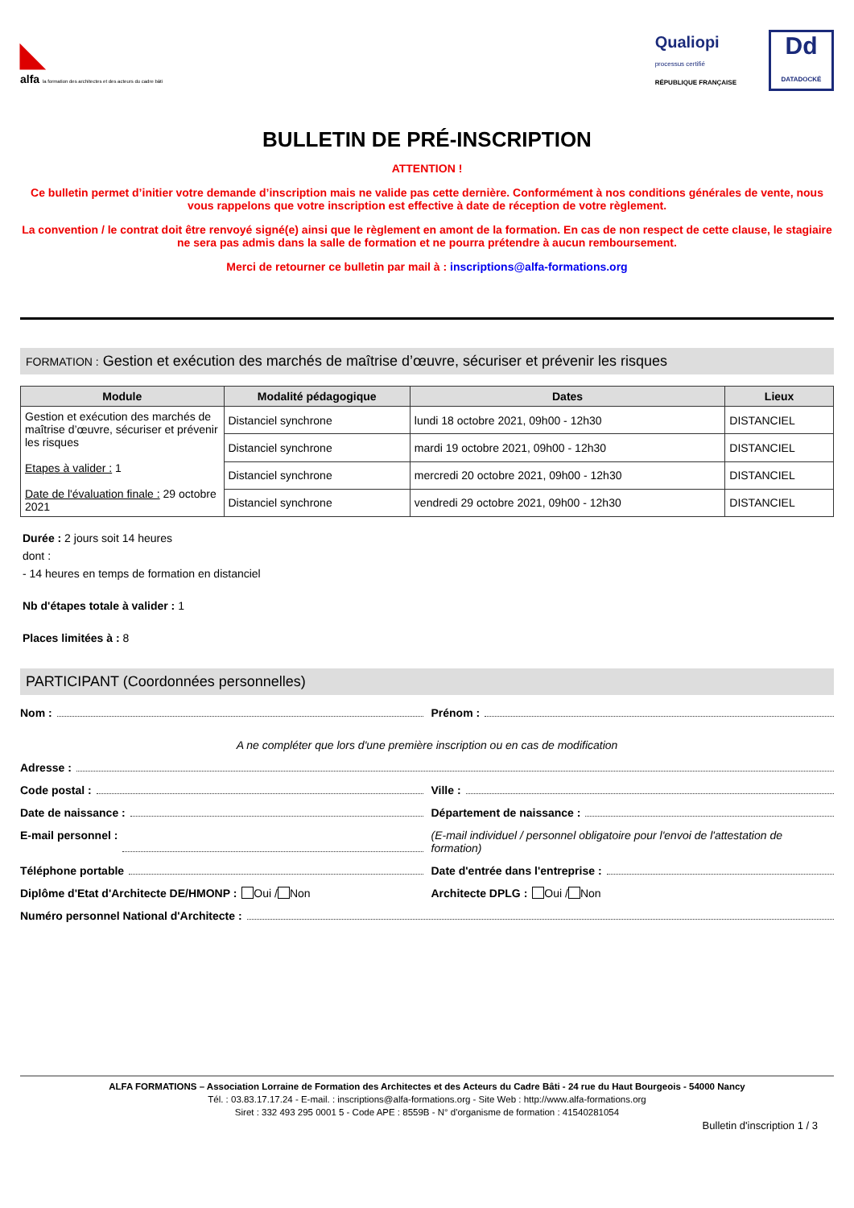◣
alfa la formation des architectes et des acteurs du cadre bâti
Qualiopi
processus certifié
RÉPUBLIQUE FRANÇAISE
Dd
DATADOCKÉ
BULLETIN DE PRÉ-INSCRIPTION
ATTENTION !
Ce bulletin permet d’initier votre demande d’inscription mais ne valide pas cette dernière. Conformément à nos conditions générales de vente, nous vous rappelons que votre inscription est effective à date de réception de votre règlement.
La convention / le contrat doit être renvoyé signé(e) ainsi que le règlement en amont de la formation. En cas de non respect de cette clause, le stagiaire ne sera pas admis dans la salle de formation et ne pourra prétendre à aucun remboursement.
Merci de retourner ce bulletin par mail à : inscriptions@alfa-formations.org
FORMATION : Gestion et exécution des marchés de maîtrise d’œuvre, sécuriser et prévenir les risques
| Module | Modalité pédagogique | Dates | Lieux |
| --- | --- | --- | --- |
| Gestion et exécution des marchés de maîtrise d’œuvre, sécuriser et prévenir les risques Etapes à valider : 1 Date de l'évaluation finale : 29 octobre 2021 | Distanciel synchrone | lundi 18 octobre 2021, 09h00 - 12h30 | DISTANCIEL |
| | Distanciel synchrone | mardi 19 octobre 2021, 09h00 - 12h30 | DISTANCIEL |
| | Distanciel synchrone | mercredi 20 octobre 2021, 09h00 - 12h30 | DISTANCIEL |
| | Distanciel synchrone | vendredi 29 octobre 2021, 09h00 - 12h30 | DISTANCIEL |
Durée : 2 jours soit 14 heures
dont :
- 14 heures en temps de formation en distanciel
Nb d'étapes totale à valider : 1
Places limitées à : 8
PARTICIPANT (Coordonnées personnelles)
Nom : Prénom :
A ne compléter que lors d'une première inscription ou en cas de modification
Adresse :
Code postal : Ville :
Date de naissance : Département de naissance :
E-mail personnel : (E-mail individuel / personnel obligatoire pour l'envoi de l'attestation de formation)
Téléphone portable Date d'entrée dans l'entreprise :
Diplôme d'Etat d'Architecte DE/HMONP : Oui / Non
Architecte DPLG : Oui / Non
Numéro personnel National d'Architecte :
ALFA FORMATIONS – Association Lorraine de Formation des Architectes et des Acteurs du Cadre Bâti - 24 rue du Haut Bourgeois - 54000 Nancy
Tél. : 03.83.17.17.24 - E-mail. : inscriptions@alfa-formations.org - Site Web : http://www.alfa-formations.org
Siret : 332 493 295 0001 5 - Code APE : 8559B - N° d'organisme de formation : 41540281054
Bulletin d'inscription 1 / 3